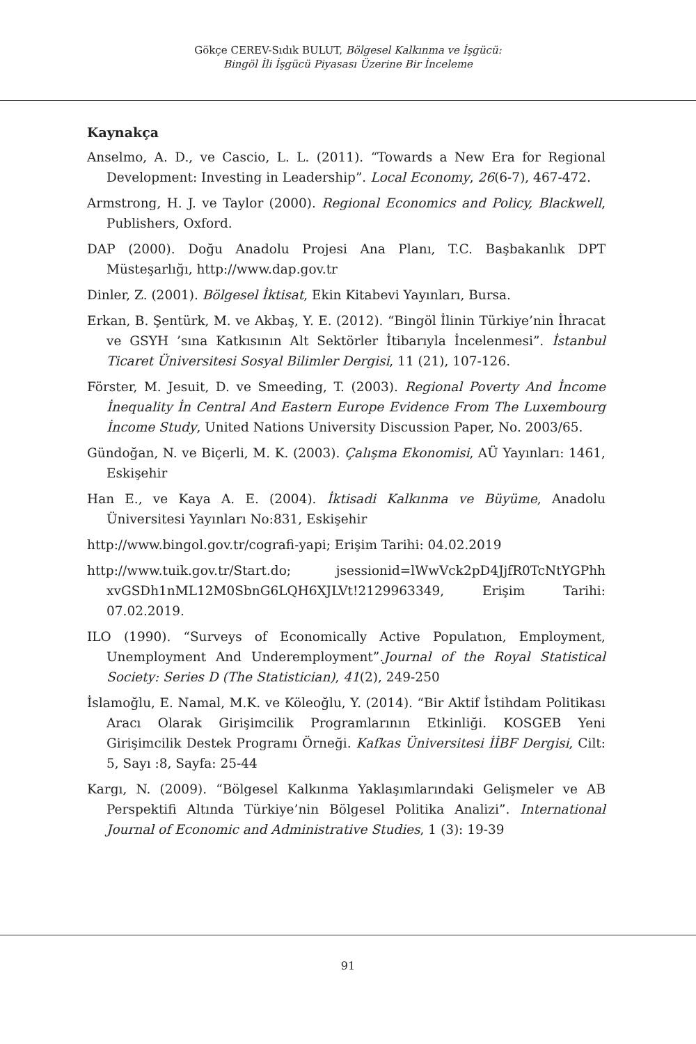Gökçe CEREV-Sıdık BULUT, Bölgesel Kalkınma ve İşgücü:
Bingöl İli İşgücü Piyasası Üzerine Bir İnceleme
Kaynakça
Anselmo, A. D., ve Cascio, L. L. (2011). “Towards a New Era for Regional Development: Investing in Leadership”. Local Economy, 26(6-7), 467-472.
Armstrong, H. J. ve Taylor (2000). Regional Economics and Policy, Blackwell, Publishers, Oxford.
DAP (2000). Doğu Anadolu Projesi Ana Planı, T.C. Başbakanlık DPT Müsteşarlığı, http://www.dap.gov.tr
Dinler, Z. (2001). Bölgesel İktisat, Ekin Kitabevi Yayınları, Bursa.
Erkan, B. Şentürk, M. ve Akbaş, Y. E. (2012). “Bingöl İlinin Türkiye’nin İhracat ve GSYH ’sına Katkısının Alt Sektörler İtibarıyla İncelenmesi”. İstanbul Ticaret Üniversitesi Sosyal Bilimler Dergisi, 11 (21), 107-126.
Förster, M. Jesuit, D. ve Smeeding, T. (2003). Regional Poverty And İncome İnequality İn Central And Eastern Europe Evidence From The Luxembourg İncome Study, United Nations University Discussion Paper, No. 2003/65.
Gündoğan, N. ve Biçerli, M. K. (2003). Çalışma Ekonomisi, AÜ Yayınları: 1461, Eskişehir
Han E., ve Kaya A. E. (2004). İktisadi Kalkınma ve Büyüme, Anadolu Üniversitesi Yayınları No:831, Eskişehir
http://www.bingol.gov.tr/cografi-yapi; Erişim Tarihi: 04.02.2019
http://www.tuik.gov.tr/Start.do; jsessionid=lWwVck2pD4JjfR0TcNtYGPhh xvGSDh1nML12M0SbnG6LQH6XJLVt!2129963349, Erişim Tarihi: 07.02.2019.
ILO (1990). “Surveys of Economically Active Populatıon, Employment, Unemployment And Underemployment”.Journal of the Royal Statistical Society: Series D (The Statistician), 41(2), 249-250
İslamoğlu, E. Namal, M.K. ve Köleoğlu, Y. (2014). “Bir Aktif İstihdam Politikası Aracı Olarak Girişimcilik Programlarının Etkinliği. KOSGEB Yeni Girişimcilik Destek Programı Örneği. Kafkas Üniversitesi İİBF Dergisi, Cilt: 5, Sayı :8, Sayfa: 25-44
Kargı, N. (2009). “Bölgesel Kalkınma Yaklaşımlarındaki Gelişmeler ve AB Perspektifi Altında Türkiye’nin Bölgesel Politika Analizi”. International Journal of Economic and Administrative Studies, 1 (3): 19-39
91